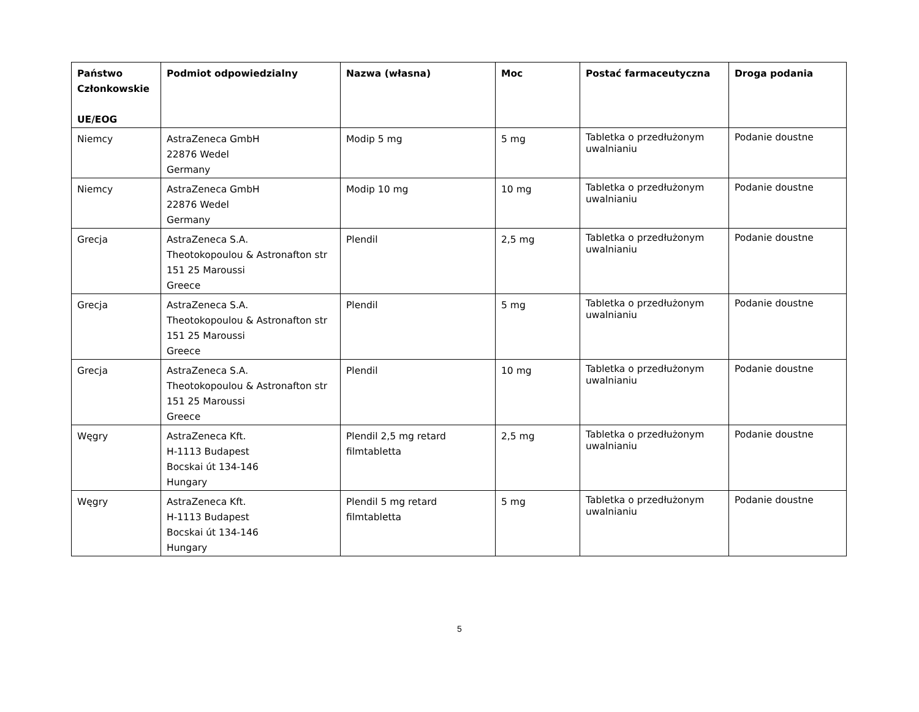| Państwo Członkowskie UE/EOG | Podmiot odpowiedzialny | Nazwa (własna) | Moc | Postać farmaceutyczna | Droga podania |
| --- | --- | --- | --- | --- | --- |
| Niemcy | AstraZeneca GmbH 22876 Wedel Germany | Modip 5 mg | 5 mg | Tabletka o przedłużonym uwalnianiu | Podanie doustne |
| Niemcy | AstraZeneca GmbH 22876 Wedel Germany | Modip 10 mg | 10 mg | Tabletka o przedłużonym uwalnianiu | Podanie doustne |
| Grecja | AstraZeneca S.A. Theotokopoulou & Astronafton str 151 25 Maroussi Greece | Plendil | 2,5 mg | Tabletka o przedłużonym uwalnianiu | Podanie doustne |
| Grecja | AstraZeneca S.A. Theotokopoulou & Astronafton str 151 25 Maroussi Greece | Plendil | 5 mg | Tabletka o przedłużonym uwalnianiu | Podanie doustne |
| Grecja | AstraZeneca S.A. Theotokopoulou & Astronafton str 151 25 Maroussi Greece | Plendil | 10 mg | Tabletka o przedłużonym uwalnianiu | Podanie doustne |
| Węgry | AstraZeneca Kft. H-1113 Budapest Bocskai út 134-146 Hungary | Plendil 2,5 mg retard filmtabletta | 2,5 mg | Tabletka o przedłużonym uwalnianiu | Podanie doustne |
| Węgry | AstraZeneca Kft. H-1113 Budapest Bocskai út 134-146 Hungary | Plendil 5 mg retard filmtabletta | 5 mg | Tabletka o przedłużonym uwalnianiu | Podanie doustne |
5